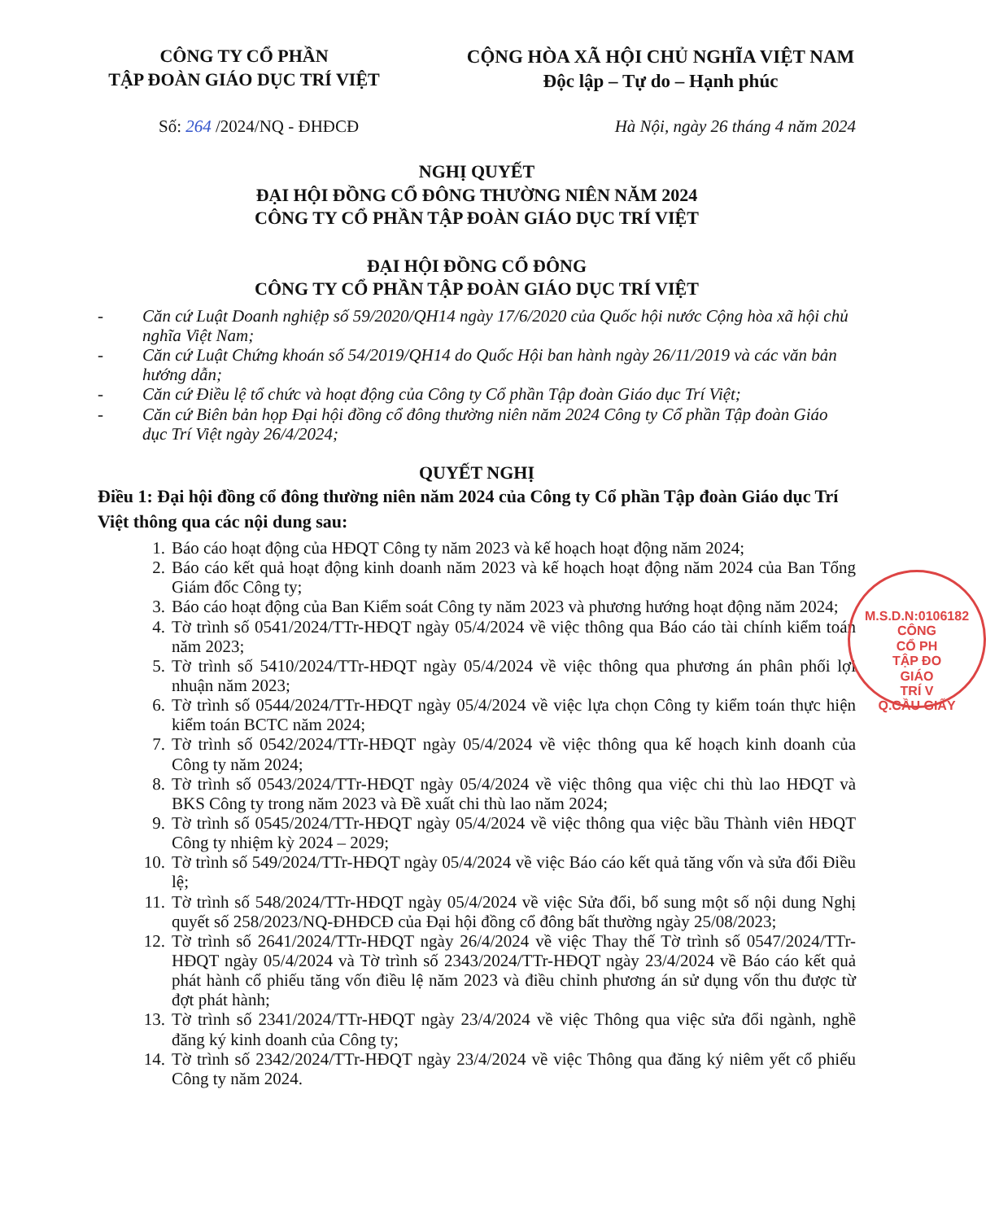CÔNG TY CỔ PHẦN
TẬP ĐOÀN GIÁO DỤC TRÍ VIỆT
CỘNG HÒA XÃ HỘI CHỦ NGHĨA VIỆT NAM
Độc lập – Tự do – Hạnh phúc
Số: 264 /2024/NQ - ĐHĐCĐ Hà Nội, ngày 26 tháng 4 năm 2024
NGHỊ QUYẾT
ĐẠI HỘI ĐỒNG CỔ ĐÔNG THƯỜNG NIÊN NĂM 2024
CÔNG TY CỔ PHẦN TẬP ĐOÀN GIÁO DỤC TRÍ VIỆT
ĐẠI HỘI ĐỒNG CỔ ĐÔNG
CÔNG TY CỔ PHẦN TẬP ĐOÀN GIÁO DỤC TRÍ VIỆT
- Căn cứ Luật Doanh nghiệp số 59/2020/QH14 ngày 17/6/2020 của Quốc hội nước Cộng hòa xã hội chủ nghĩa Việt Nam;
- Căn cứ Luật Chứng khoán số 54/2019/QH14 do Quốc Hội ban hành ngày 26/11/2019 và các văn bản hướng dẫn;
- Căn cứ Điều lệ tổ chức và hoạt động của Công ty Cổ phần Tập đoàn Giáo dục Trí Việt;
- Căn cứ Biên bản họp Đại hội đồng cổ đông thường niên năm 2024 Công ty Cổ phần Tập đoàn Giáo dục Trí Việt ngày 26/4/2024;
QUYẾT NGHỊ
Điều 1: Đại hội đồng cổ đông thường niên năm 2024 của Công ty Cổ phần Tập đoàn Giáo dục Trí Việt thông qua các nội dung sau:
1. Báo cáo hoạt động của HĐQT Công ty năm 2023 và kế hoạch hoạt động năm 2024;
2. Báo cáo kết quả hoạt động kinh doanh năm 2023 và kế hoạch hoạt động năm 2024 của Ban Tổng Giám đốc Công ty;
3. Báo cáo hoạt động của Ban Kiểm soát Công ty năm 2023 và phương hướng hoạt động năm 2024;
4. Tờ trình số 0541/2024/TTr-HĐQT ngày 05/4/2024 về việc thông qua Báo cáo tài chính kiểm toán năm 2023;
5. Tờ trình số 5410/2024/TTr-HĐQT ngày 05/4/2024 về việc thông qua phương án phân phối lợi nhuận năm 2023;
6. Tờ trình số 0544/2024/TTr-HĐQT ngày 05/4/2024 về việc lựa chọn Công ty kiểm toán thực hiện kiểm toán BCTC năm 2024;
7. Tờ trình số 0542/2024/TTr-HĐQT ngày 05/4/2024 về việc thông qua kế hoạch kinh doanh của Công ty năm 2024;
8. Tờ trình số 0543/2024/TTr-HĐQT ngày 05/4/2024 về việc thông qua việc chi thù lao HĐQT và BKS Công ty trong năm 2023 và Đề xuất chi thù lao năm 2024;
9. Tờ trình số 0545/2024/TTr-HĐQT ngày 05/4/2024 về việc thông qua việc bầu Thành viên HĐQT Công ty nhiệm kỳ 2024 – 2029;
10. Tờ trình số 549/2024/TTr-HĐQT ngày 05/4/2024 về việc Báo cáo kết quả tăng vốn và sửa đổi Điều lệ;
11. Tờ trình số 548/2024/TTr-HĐQT ngày 05/4/2024 về việc Sửa đổi, bổ sung một số nội dung Nghị quyết số 258/2023/NQ-ĐHĐCĐ của Đại hội đồng cổ đông bất thường ngày 25/08/2023;
12. Tờ trình số 2641/2024/TTr-HĐQT ngày 26/4/2024 về việc Thay thế Tờ trình số 0547/2024/TTr-HĐQT ngày 05/4/2024 và Tờ trình số 2343/2024/TTr-HĐQT ngày 23/4/2024 về Báo cáo kết quả phát hành cổ phiếu tăng vốn điều lệ năm 2023 và điều chỉnh phương án sử dụng vốn thu được từ đợt phát hành;
13. Tờ trình số 2341/2024/TTr-HĐQT ngày 23/4/2024 về việc Thông qua việc sửa đổi ngành, nghề đăng ký kinh doanh của Công ty;
14. Tờ trình số 2342/2024/TTr-HĐQT ngày 23/4/2024 về việc Thông qua đăng ký niêm yết cổ phiếu Công ty năm 2024.
M.S.D.N:0106182
CÔNG
CỔ PH
TẬP ĐO
GIÁO
TRÍ V
Q.CẦU GIẤY